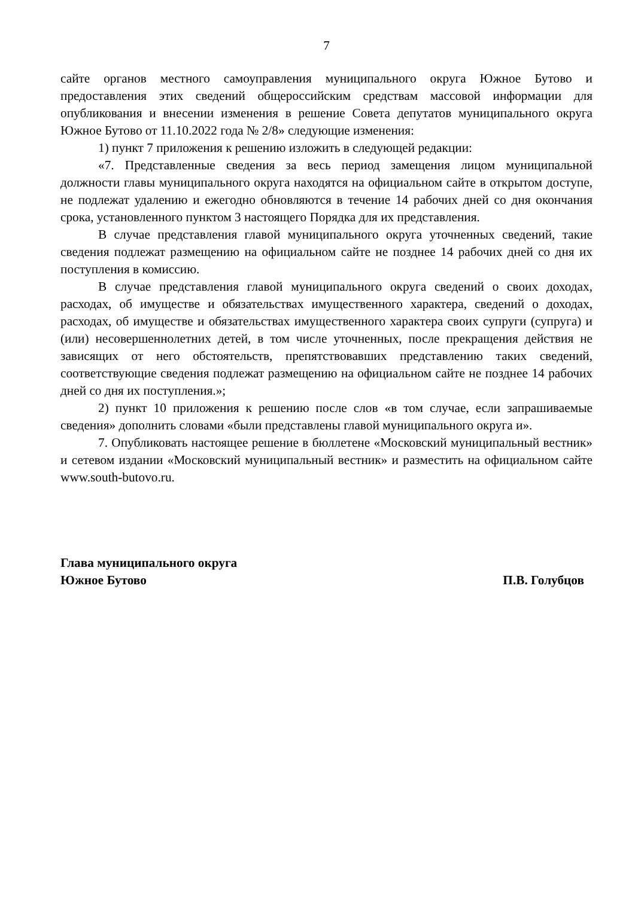7
сайте органов местного самоуправления муниципального округа Южное Бутово и предоставления этих сведений общероссийским средствам массовой информации для опубликования и внесении изменения в решение Совета депутатов муниципального округа Южное Бутово от 11.10.2022 года № 2/8» следующие изменения:
1) пункт 7 приложения к решению изложить в следующей редакции:
«7. Представленные сведения за весь период замещения лицом муниципальной должности главы муниципального округа находятся на официальном сайте в открытом доступе, не подлежат удалению и ежегодно обновляются в течение 14 рабочих дней со дня окончания срока, установленного пунктом 3 настоящего Порядка для их представления.
В случае представления главой муниципального округа уточненных сведений, такие сведения подлежат размещению на официальном сайте не позднее 14 рабочих дней со дня их поступления в комиссию.
В случае представления главой муниципального округа сведений о своих доходах, расходах, об имуществе и обязательствах имущественного характера, сведений о доходах, расходах, об имуществе и обязательствах имущественного характера своих супруги (супруга) и (или) несовершеннолетних детей, в том числе уточненных, после прекращения действия не зависящих от него обстоятельств, препятствовавших представлению таких сведений, соответствующие сведения подлежат размещению на официальном сайте не позднее 14 рабочих дней со дня их поступления.»;
2) пункт 10 приложения к решению после слов «в том случае, если запрашиваемые сведения» дополнить словами «были представлены главой муниципального округа и».
7. Опубликовать настоящее решение в бюллетене «Московский муниципальный вестник» и сетевом издании «Московский муниципальный вестник» и разместить на официальном сайте www.south-butovo.ru.
Глава муниципального округа
Южное Бутово
П.В. Голубцов